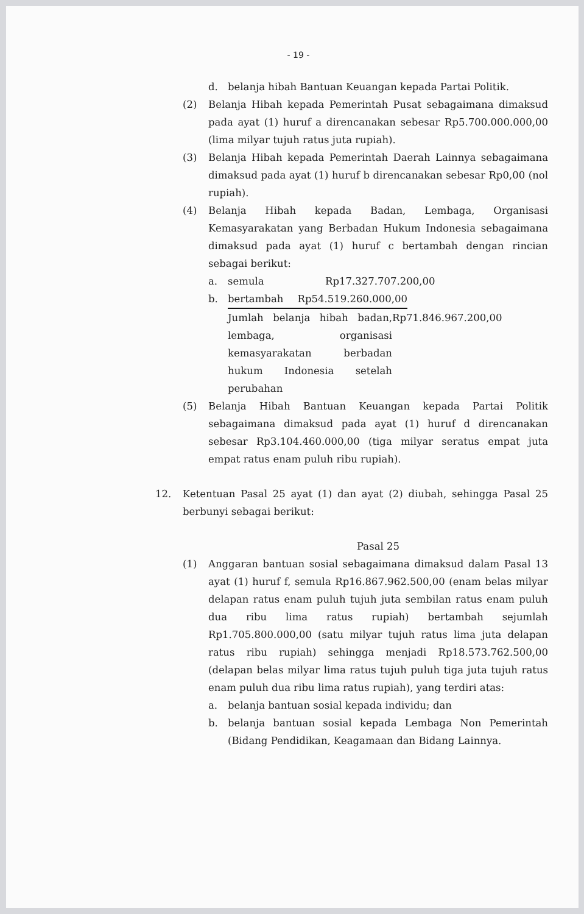- 19 -
d. belanja hibah Bantuan Keuangan kepada Partai Politik.
(2) Belanja Hibah kepada Pemerintah Pusat sebagaimana dimaksud pada ayat (1) huruf a direncanakan sebesar Rp5.700.000.000,00 (lima milyar tujuh ratus juta rupiah).
(3) Belanja Hibah kepada Pemerintah Daerah Lainnya sebagaimana dimaksud pada ayat (1) huruf b direncanakan sebesar Rp0,00 (nol rupiah).
(4) Belanja Hibah kepada Badan, Lembaga, Organisasi Kemasyarakatan yang Berbadan Hukum Indonesia sebagaimana dimaksud pada ayat (1) huruf c bertambah dengan rincian sebagai berikut:
a. semula Rp17.327.707.200,00
b. bertambah Rp54.519.260.000,00
Jumlah belanja hibah badan, lembaga, organisasi kemasyarakatan berbadan hukum Indonesia setelah perubahan
Rp71.846.967.200,00
(5) Belanja Hibah Bantuan Keuangan kepada Partai Politik sebagaimana dimaksud pada ayat (1) huruf d direncanakan sebesar Rp3.104.460.000,00 (tiga milyar seratus empat juta empat ratus enam puluh ribu rupiah).
12. Ketentuan Pasal 25 ayat (1) dan ayat (2) diubah, sehingga Pasal 25 berbunyi sebagai berikut:
Pasal 25
(1) Anggaran bantuan sosial sebagaimana dimaksud dalam Pasal 13 ayat (1) huruf f, semula Rp16.867.962.500,00 (enam belas milyar delapan ratus enam puluh tujuh juta sembilan ratus enam puluh dua ribu lima ratus rupiah) bertambah sejumlah Rp1.705.800.000,00 (satu milyar tujuh ratus lima juta delapan ratus ribu rupiah) sehingga menjadi Rp18.573.762.500,00 (delapan belas milyar lima ratus tujuh puluh tiga juta tujuh ratus enam puluh dua ribu lima ratus rupiah), yang terdiri atas:
a. belanja bantuan sosial kepada individu; dan
b. belanja bantuan sosial kepada Lembaga Non Pemerintah (Bidang Pendidikan, Keagamaan dan Bidang Lainnya.